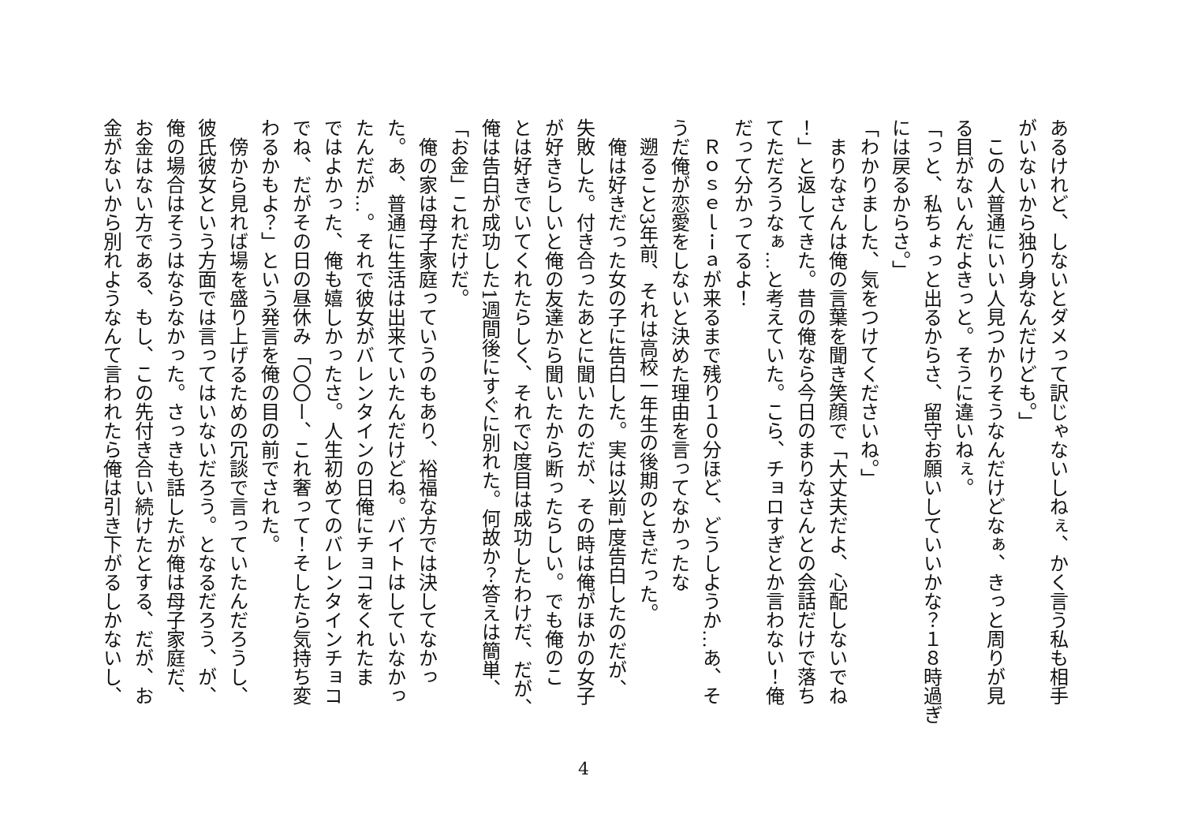あるけれど、しないとダメって訳じゃないしねぇ、かく言う私も相手
がいないから独り身なんだけども。」
　この人普通にいい人見つかりそうなんだけどなぁ、きっと周りが見
る目がないんだよきっと。そうに違いねぇ。
「っと、私ちょっと出るからさ、留守お願いしていいかな？１８時過ぎ
には戻るからさ。」
「わかりました、気をつけてくださいね。」
　まりなさんは俺の言葉を聞き笑顔で「大丈夫だよ、心配しないでね
！」と返してきた。昔の俺なら今日のまりなさんとの会話だけで落ち
てただろうなぁ…と考えていた。こら、チョロすぎとか言わない！俺
だって分かってるよ！
　Ｒｏｓｅｌｉａが来るまで残り１０分ほど、どうしようか…あ、そ
うだ俺が恋愛をしないと決めた理由を言ってなかったな
　遡ること3年前、それは高校一年生の後期のときだった。
　俺は好きだった女の子に告白した。実は以前1度告白したのだが、
失敗した。付き合ったあとに聞いたのだが、その時は俺がほかの女子
が好きらしいと俺の友達から聞いたから断ったらしい。でも俺のこ
とは好きでいてくれたらしく、それで2度目は成功したわけだ、だが、
俺は告白が成功した1週間後にすぐに別れた。何故か？答えは簡単、
「お金」これだけだ。
　俺の家は母子家庭っていうのもあり、裕福な方では決してなかっ
た。あ、普通に生活は出来ていたんだけどね。バイトはしていなかっ
たんだが…。それで彼女がバレンタインの日俺にチョコをくれたま
ではよかった、俺も嬉しかったさ。人生初めてのバレンタインチョコ
でね、だがその日の昼休み「〇〇ー、これ奢って！そしたら気持ち変
わるかもよ？」という発言を俺の目の前でされた。
　傍から見れば場を盛り上げるための冗談で言っていたんだろうし、
彼氏彼女という方面では言ってはいないだろう。となるだろう、が、
俺の場合はそうはならなかった。さっきも話したが俺は母子家庭だ、
お金はない方である、もし、この先付き合い続けたとする、だが、お
金がないから別れようなんて言われたら俺は引き下がるしかないし、
4